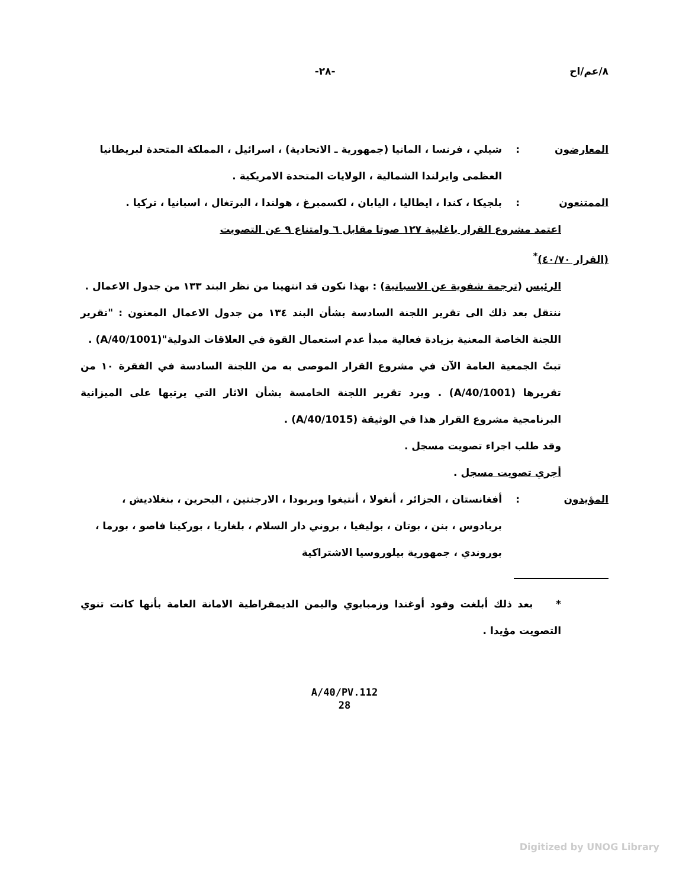٨/عم/اح -٢٨-
المعارضون: شيلي ، فرنسا ، المانيا (جمهورية ـ الاتحادية) ، اسرائيل ، المملكة المتحدة لبريطانيا العظمى وايرلندا الشمالية ، الولايات المتحدة الامريكية .
الممتنعون: بلجيكا ، كندا ، ايطاليا ، اليابان ، لكسمبرغ ، هولندا ، البرتغال ، اسبانيا ، تركيا .
اعتمد مشروع القرار باغلبية ١٢٧ صوتا مقابل ٦ وامتناع ٩ عن التصويت
(القرار ٤٠/٧٠)<sup>*</sup>
الرئيس (ترجمة شفوية عن الاسبانية) : بهذا نكون قد انتهينا من نظر البند ١٣٣ من جدول الاعمال .
ننتقل بعد ذلك الى تقرير اللجنة السادسة بشأن البند ١٣٤ من جدول الاعمال المعنون : "تقرير اللجنة الخاصة المعنية بزيادة فعالية مبدأ عدم استعمال القوة في العلاقات الدولية"(A/40/1001) .
تبتّ الجمعية العامة الآن في مشروع القرار الموصى به من اللجنة السادسة في الفقرة ١٠ من تقريرها (A/40/1001) . ويرد تقرير اللجنة الخامسة بشأن الاثار التي يرتبها على الميزانية البرنامجية مشروع القرار هذا في الوثيقة (A/40/1015) .
وقد طلب اجراء تصويت مسجل .
أجري تصويت مسجل .
المؤيدون: أفغانستان ، الجزائر ، أنغولا ، أنتيغوا وبربودا ، الارجنتين ، البحرين ، بنغلاديش ، بربادوس ، بنن ، بوتان ، بوليفيا ، بروني دار السلام ، بلغاريا ، بوركينا فاصو ، بورما ، بوروندي ، جمهورية بيلوروسيا الاشتراكية
* بعد ذلك أبلغت وفود أوغندا وزمبابوي واليمن الديمقراطية الامانة العامة بأنها كانت تنوي التصويت مؤيدا .
A/40/PV.112
28
Digitized by UNOG Library